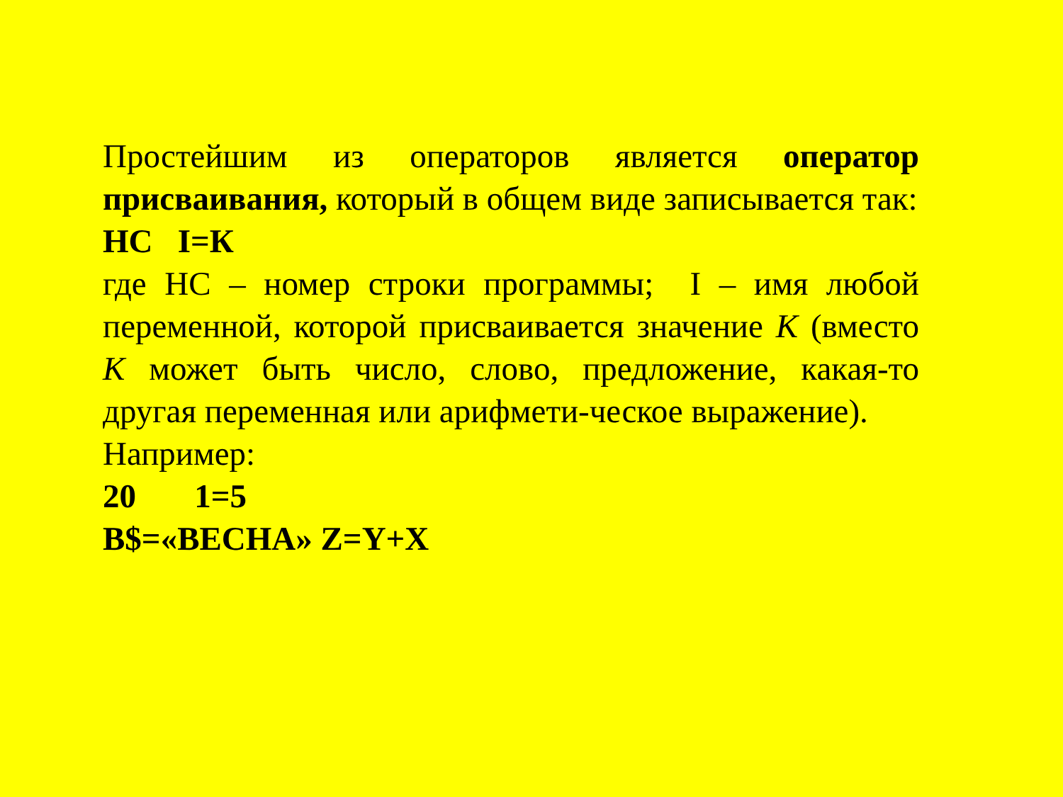Простейшим из операторов является оператор присваивания, который в общем виде записывается так:
НС I=К
где НС – номер строки программы; I – имя любой переменной, которой присваивается значение К (вместо К может быть число, слово, предложение, какая-то другая переменная или арифмети-ческое выражение).
Например:
20 1=5
B$=«ВЕСНА» Z=Y+X